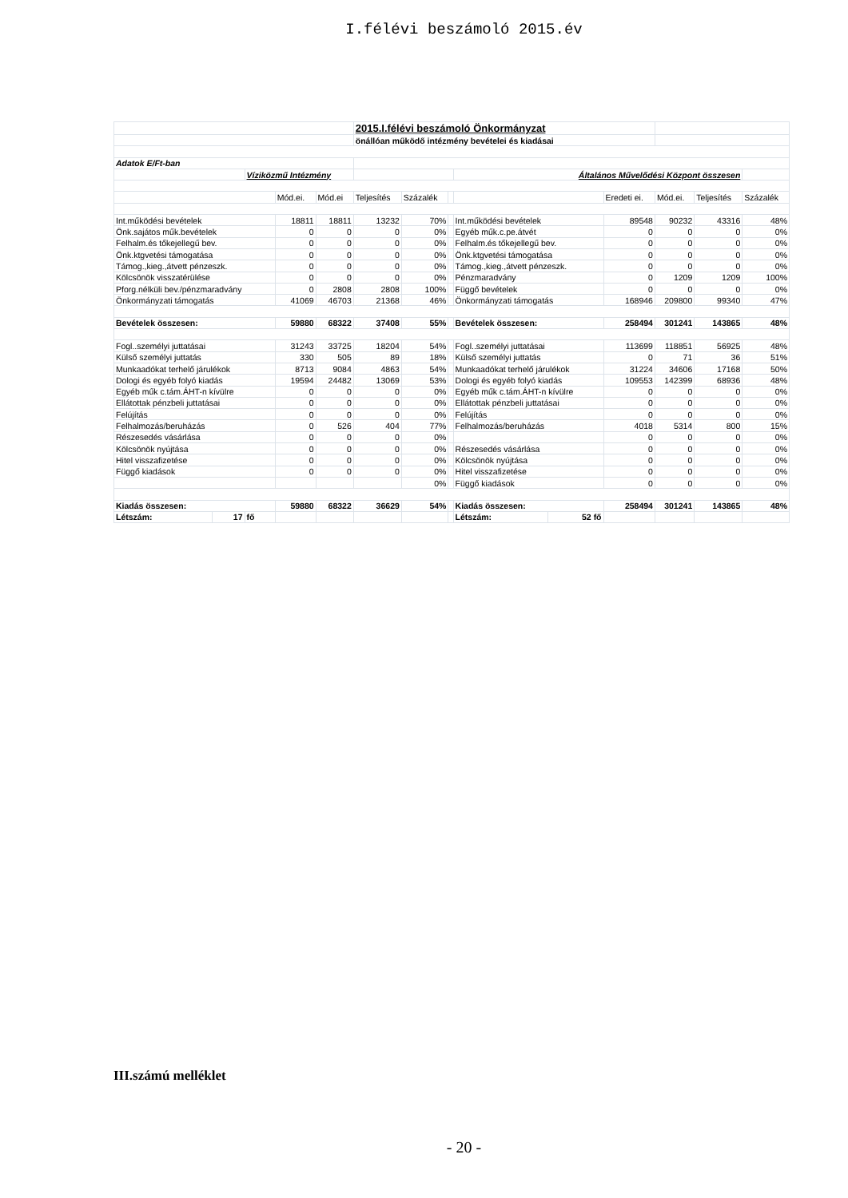I.félévi beszámoló 2015.év
| | | | | | 2015.I.félévi beszámoló Önkormányzat | | | | | | | | |
| | | | | | önállóan működő intézmény bevételei és kiadásai | | | | | | | | |
| Adatok E/Ft-ban | | | | | | | | | | | | | |
| | | Víziközmű Intézmény | | | | | | Általános Művelődési Központ összesen | | | | | |
| | | | Mód.ei. | Mód.ei | Teljesítés | Százalék | | | | Eredeti ei. | Mód.ei. | Teljesítés | Százalék |
| Int.működési bevételek | | | 18811 | 18811 | 13232 | 70% | | Int.működési bevételek | | 89548 | 90232 | 43316 | 48% |
| Önk.sajátos műk.bevételek | | | 0 | 0 | 0 | 0% | | Egyéb műk.c.pe.átvét | | 0 | 0 | 0 | 0% |
| Felhalm.és tőkejellegű bev. | | | 0 | 0 | 0 | 0% | | Felhalm.és tőkejellegű bev. | | 0 | 0 | 0 | 0% |
| Önk.ktgvetési támogatása | | | 0 | 0 | 0 | 0% | | Önk.ktgvetési támogatása | | 0 | 0 | 0 | 0% |
| Támog.,kieg.,átvett pénzeszk. | | | 0 | 0 | 0 | 0% | | Támog.,kieg.,átvett pénzeszk. | | 0 | 0 | 0 | 0% |
| Kölcsönök visszatérülése | | | 0 | 0 | 0 | 0% | | Pénzmaradvány | | 0 | 1209 | 1209 | 100% |
| Pforg.nélküli bev./pénzmaradvány | | | 0 | 2808 | 2808 | 100% | | Függő bevételek | | 0 | 0 | 0 | 0% |
| Önkormányzati támogatás | | | 41069 | 46703 | 21368 | 46% | | Önkormányzati támogatás | | 168946 | 209800 | 99340 | 47% |
| Bevételek összesen: | | | 59880 | 68322 | 37408 | 55% | | Bevételek összesen: | | 258494 | 301241 | 143865 | 48% |
| Fogl..személyi juttatásai | | | 31243 | 33725 | 18204 | 54% | | Fogl..személyi juttatásai | | 113699 | 118851 | 56925 | 48% |
| Külső személyi juttatás | | | 330 | 505 | 89 | 18% | | Külső személyi juttatás | | 0 | 71 | 36 | 51% |
| Munkaadókat terhelő járulékok | | | 8713 | 9084 | 4863 | 54% | | Munkaadókat terhelő járulékok | | 31224 | 34606 | 17168 | 50% |
| Dologi és egyéb folyó kiadás | | | 19594 | 24482 | 13069 | 53% | | Dologi és egyéb folyó kiadás | | 109553 | 142399 | 68936 | 48% |
| Egyéb műk c.tám.ÁHT-n kívülre | | | 0 | 0 | 0 | 0% | | Egyéb műk c.tám.ÁHT-n kívülre | | 0 | 0 | 0 | 0% |
| Ellátottak pénzbeli juttatásai | | | 0 | 0 | 0 | 0% | | Ellátottak pénzbeli juttatásai | | 0 | 0 | 0 | 0% |
| Felújítás | | | 0 | 0 | 0 | 0% | | Felújítás | | 0 | 0 | 0 | 0% |
| Felhalmozás/beruházás | | | 0 | 526 | 404 | 77% | | Felhalmozás/beruházás | | 4018 | 5314 | 800 | 15% |
| Részesedés vásárlása | | | 0 | 0 | 0 | 0% | | | | 0 | 0 | 0 | 0% |
| Kölcsönök nyújtása | | | 0 | 0 | 0 | 0% | | Részesedés vásárlása | | 0 | 0 | 0 | 0% |
| Hitel visszafizetése | | | 0 | 0 | 0 | 0% | | Kölcsönök nyújtása | | 0 | 0 | 0 | 0% |
| Függő kiadások | | | 0 | 0 | 0 | 0% | | Hitel visszafizetése | | 0 | 0 | 0 | 0% |
| | | | | | | 0% | | Függő kiadások | | 0 | 0 | 0 | 0% |
| Kiadás összesen: | | | 59880 | 68322 | 36629 | 54% | | Kiadás összesen: | | 258494 | 301241 | 143865 | 48% |
| Létszám: | 17 | fő | | | | | | Létszám: | 52 fő | | | | |
III.számú melléklet
- 20 -